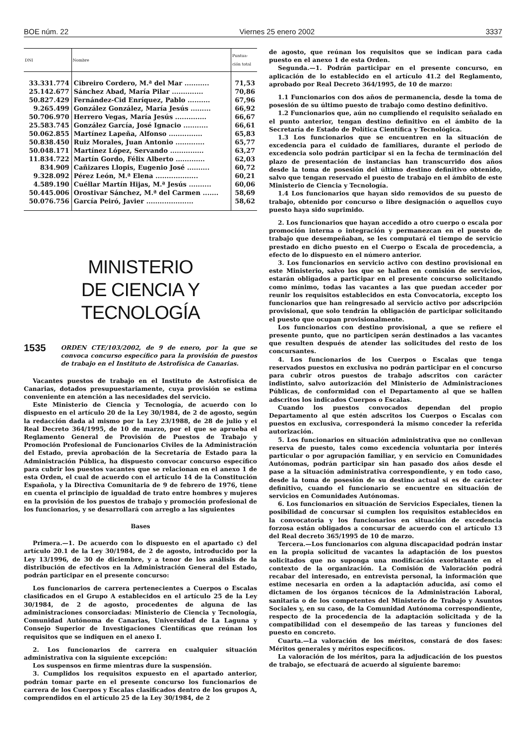BOE núm. 22 Viernes 25 enero 2002 3337
| DNI | Nombre | Puntua- ción total |
| --- | --- | --- |
| 33.331.774 | Cibreiro Cordero, M.ª del Mar ........... | 71,53 |
| 25.142.677 | Sánchez Abad, María Pilar .............. | 70,86 |
| 50.827.429 | Fernández-Cid Enríquez, Pablo .......... | 67,96 |
| 9.265.499 | González González, María Jesús ......... | 66,92 |
| 50.706.970 | Herrero Vegas, María Jesús .............. | 66,67 |
| 25.583.745 | González García, José Ignacio ........... | 66,61 |
| 50.062.855 | Martínez Lapeña, Alfonso ............... | 65,83 |
| 50.838.450 | Ruiz Morales, Juan Antonio ............. | 65,77 |
| 50.048.171 | Martínez López, Servando ............... | 63,27 |
| 11.834.722 | Martín Gordo, Félix Alberto ............. | 62,03 |
| 834.909 | Cañizares Llopis, Eugenio José .......... | 60,72 |
| 9.328.092 | Pérez León, M.ª Elena ................... | 60,21 |
| 4.589.190 | Cuéllar Martín Hijas, M.ª Jesús .......... | 60,06 |
| 50.445.006 | Orostivar Sánchez, M.ª del Carmen ....... | 58,69 |
| 50.076.756 | García Peiró, Javier ..................... | 58,62 |
MINISTERIO
DE CIENCIA Y TECNOLOGÍA
1535 ORDEN CTE/103/2002, de 9 de enero, por la que se convoca concurso específico para la provisión de puestos de trabajo en el Instituto de Astrofísica de Canarias.
Vacantes puestos de trabajo en el Instituto de Astrofísica de Canarias, dotados presupuestariamente, cuya provisión se estima conveniente en atención a las necesidades del servicio.
Este Ministerio de Ciencia y Tecnología, de acuerdo con lo dispuesto en el artículo 20 de la Ley 30/1984, de 2 de agosto, según la redacción dada al mismo por la Ley 23/1988, de 28 de julio y el Real Decreto 364/1995, de 10 de marzo, por el que se aprueba el Reglamento General de Provisión de Puestos de Trabajo y Promoción Profesional de Funcionarios Civiles de la Administración del Estado, previa aprobación de la Secretaría de Estado para la Administración Pública, ha dispuesto convocar concurso específico para cubrir los puestos vacantes que se relacionan en el anexo 1 de esta Orden, el cual de acuerdo con el artículo 14 de la Constitución Española, y la Directiva Comunitaria de 9 de febrero de 1976, tiene en cuenta el principio de igualdad de trato entre hombres y mujeres en la provisión de los puestos de trabajo y promoción profesional de los funcionarios, y se desarrollará con arreglo a las siguientes
Bases
Primera.—1. De acuerdo con lo dispuesto en el apartado c) del artículo 20.1 de la Ley 30/1984, de 2 de agosto, introducido por la Ley 13/1996, de 30 de diciembre, y a tenor de los análisis de la distribución de efectivos en la Administración General del Estado, podrán participar en el presente concurso:
Los funcionarios de carrera pertenecientes a Cuerpos o Escalas clasificados en el Grupo A establecidos en el artículo 25 de la Ley 30/1984, de 2 de agosto, procedentes de alguna de las administraciones consorciadas: Ministerio de Ciencia y Tecnología, Comunidad Autónoma de Canarias, Universidad de La Laguna y Consejo Superior de Investigaciones Científicas que reúnan los requisitos que se indiquen en el anexo I.
2. Los funcionarios de carrera en cualquier situación administrativa con la siguiente excepción:
Los suspensos en firme mientras dure la suspensión.
3. Cumplidos los requisitos expuesto en el apartado anterior, podrán tomar parte en el presente concurso los funcionarios de carrera de los Cuerpos y Escalas clasificados dentro de los grupos A, comprendidos en el artículo 25 de la Ley 30/1984, de 2
de agosto, que reúnan los requisitos que se indican para cada puesto en el anexo 1 de esta Orden.
Segunda.—1. Podrán participar en el presente concurso, en aplicación de lo establecido en el artículo 41.2 del Reglamento, aprobado por Real Decreto 364/1995, de 10 de marzo:
1.1 Funcionarios con dos años de permanencia, desde la toma de posesión de su último puesto de trabajo como destino definitivo.
1.2 Funcionarios que, aún no cumpliendo el requisito señalado en el punto anterior, tengan destino definitivo en el ámbito de la Secretaría de Estado de Política Científica y Tecnológica.
1.3 Los funcionarios que se encuentren en la situación de excedencia para el cuidado de familiares, durante el periodo de excedencia solo podrán participar si en la fecha de terminación del plazo de presentación de instancias han transcurrido dos años desde la toma de posesión del último destino definitivo obtenido, salvo que tengan reservado el puesto de trabajo en el ámbito de este Ministerio de Ciencia y Tecnología.
1.4 Los funcionarios que hayan sido removidos de su puesto de trabajo, obtenido por concurso o libre designación o aquellos cuyo puesto haya sido suprimido.
2. Los funcionarios que hayan accedido a otro cuerpo o escala por promoción interna o integración y permanezcan en el puesto de trabajo que desempeñaban, se les computará el tiempo de servicio prestado en dicho puesto en el Cuerpo o Escala de procedencia, a efecto de lo dispuesto en el número anterior.
3. Los funcionarios en servicio activo con destino provisional en este Ministerio, salvo los que se hallen en comisión de servicios, estarán obligados a participar en el presente concurso solicitando como mínimo, todas las vacantes a las que puedan acceder por reunir los requisitos establecidos en esta Convocatoria, excepto los funcionarios que han reingresado al servicio activo por adscripción provisional, que solo tendrán la obligación de participar solicitando el puesto que ocupan provisionalmente.
Los funcionarios con destino provisional, a que se refiere el presente punto, que no participen serán destinados a las vacantes que resulten después de atender las solicitudes del resto de los concursantes.
4. Los funcionarios de los Cuerpos o Escalas que tenga reservados puestos en exclusiva no podrán participar en el concurso para cubrir otros puestos de trabajo adscritos con carácter indistinto, salvo autorización del Ministerio de Administraciones Públicas, de conformidad con el Departamento al que se hallen adscritos los indicados Cuerpos o Escalas.
Cuando los puestos convocados dependan del propio Departamento al que estén adscritos los Cuerpos o Escalas con puestos en exclusiva, corresponderá la mismo conceder la referida autorización.
5. Los funcionarios en situación administrativa que no conllevan reserva de puesto, tales como excedencia voluntaria por interés particular o por agrupación familiar, y en servicio en Comunidades Autónomas, podrán participar sin han pasado dos años desde el pase a la situación administrativa correspondiente, y en todo caso, desde la toma de posesión de su destino actual si es de carácter definitivo, cuando el funcionario se encuentre en situación de servicios en Comunidades Autónomas.
6. Los funcionarios en situación de Servicios Especiales, tienen la posibilidad de concursar si cumplen los requisitos establecidos en la convocatoria y los funcionarios en situación de excedencia forzosa están obligados a concursar de acuerdo con el artículo 13 del Real decreto 365/1995 de 10 de marzo.
Tercera.—Los funcionarios con alguna discapacidad podrán instar en la propia solicitud de vacantes la adaptación de los puestos solicitados que no suponga una modificación exorbitante en el contexto de la organización. La Comisión de Valoración podrá recabar del interesado, en entrevista personal, la información que estime necesaria en orden a la adaptación aducida, así como el dictamen de los órganos técnicos de la Administración Laboral, sanitaria o de los competentes del Ministerio de Trabajo y Asuntos Sociales y, en su caso, de la Comunidad Autónoma correspondiente, respecto de la procedencia de la adaptación solicitada y de la compatibilidad con el desempeño de las tareas y funciones del puesto en concreto.
Cuarta.—La valoración de los méritos, constará de dos fases: Méritos generales y méritos específicos.
La valoración de los méritos, para la adjudicación de los puestos de trabajo, se efectuará de acuerdo al siguiente baremo: